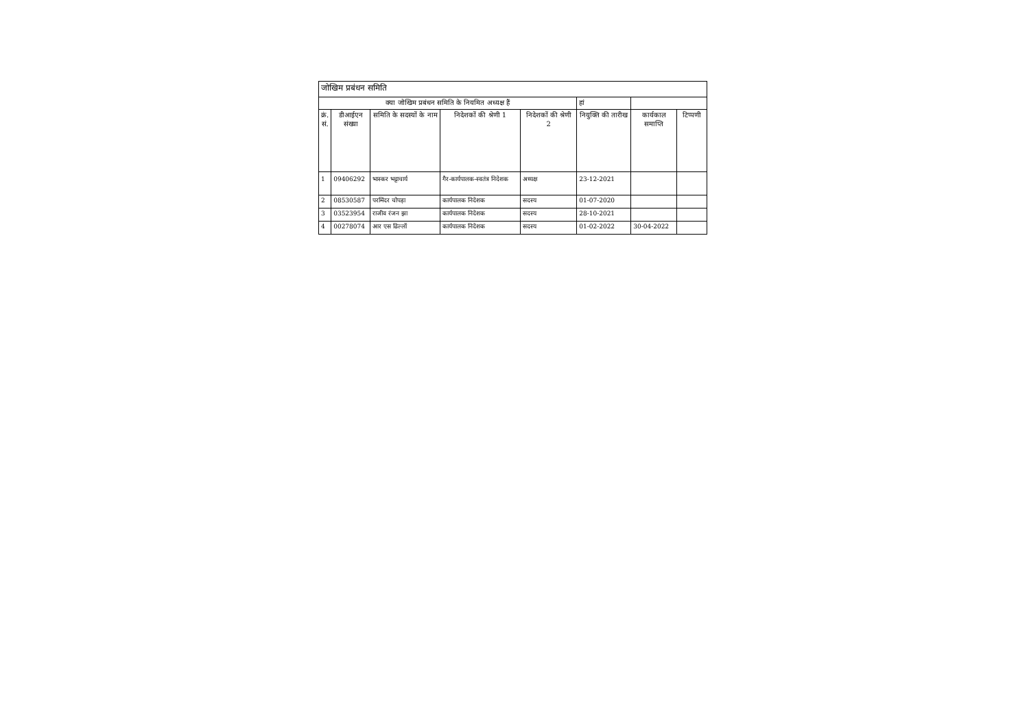| जोखिम प्रबंधन समिति | | | | | | | |
| क्या जोखिम प्रबंधन समिति के नियमित अध्यक्ष हैं | | | | | हां | | |
| क्रं. सं. | डीआईएन संख्या | समिति के सदस्यों के नाम | निदेशकों की श्रेणी 1 | निदेशकों की श्रेणी 2 | नियुक्ति की तारीख | कार्यकाल समाप्ति | टिप्पणी |
| 1 | 09406292 | भास्कर भट्टाचार्य | गैर-कार्यपालक-स्वतंत्र निदेशक | अध्यक्ष | 23-12-2021 | | |
| 2 | 08530587 | परमिंदर चोपड़ा | कार्यपालक निदेशक | सदस्य | 01-07-2020 | | |
| 3 | 03523954 | राजीव रंजन झा | कार्यपालक निदेशक | सदस्य | 28-10-2021 | | |
| 4 | 00278074 | आर एस ढिल्लों | कार्यपालक निदेशक | सदस्य | 01-02-2022 | 30-04-2022 | |